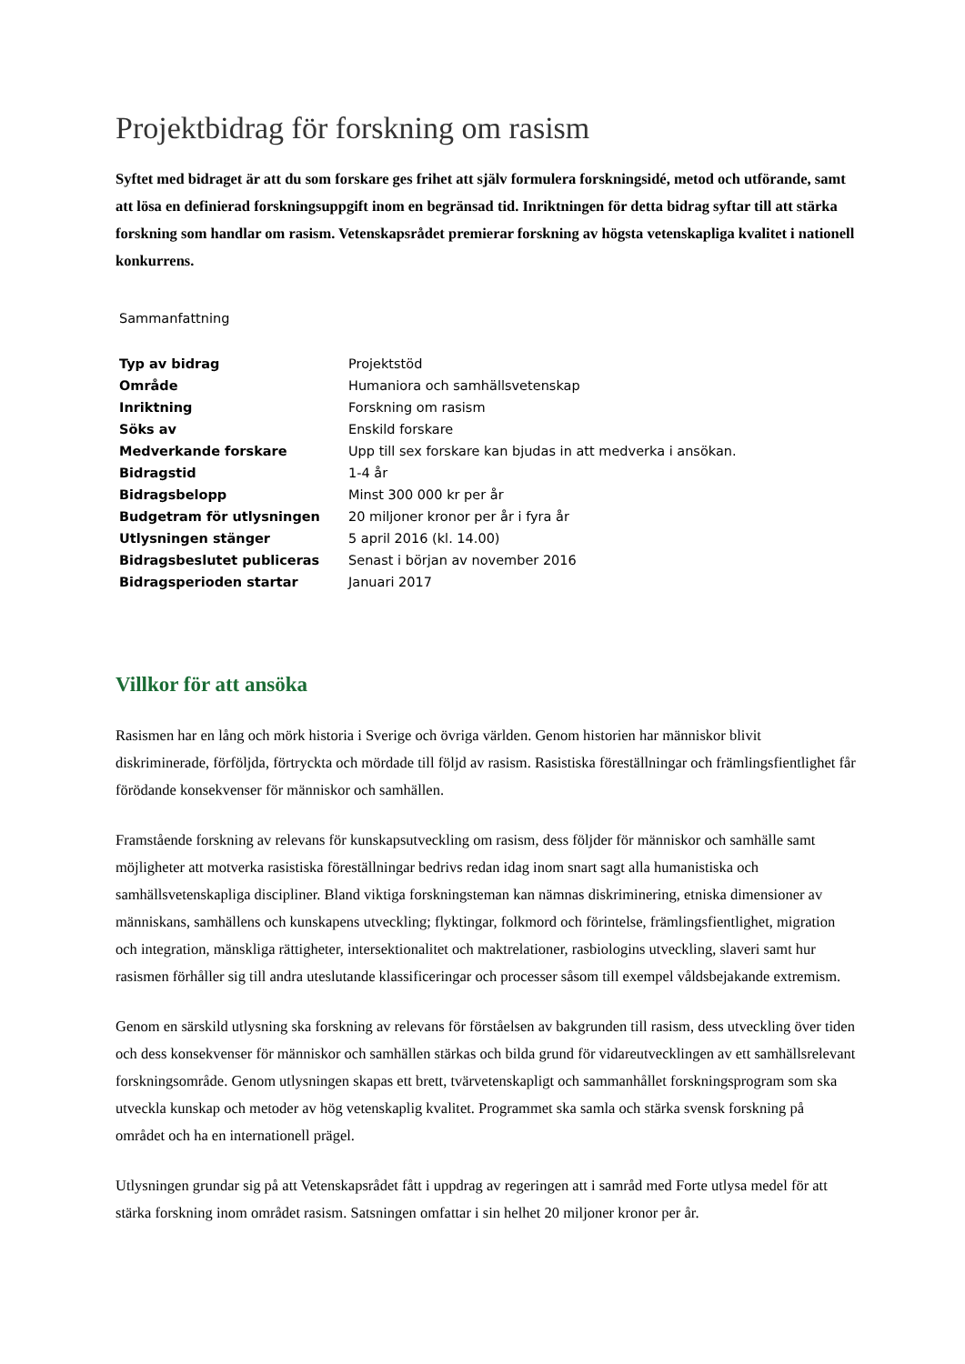Projektbidrag för forskning om rasism
Syftet med bidraget är att du som forskare ges frihet att själv formulera forskningsidé, metod och utförande, samt att lösa en definierad forskningsuppgift inom en begränsad tid. Inriktningen för detta bidrag syftar till att stärka forskning som handlar om rasism. Vetenskapsrådet premierar forskning av högsta vetenskapliga kvalitet i nationell konkurrens.
Sammanfattning
| Typ av bidrag | Projektstöd |
| Område | Humaniora och samhällsvetenskap |
| Inriktning | Forskning om rasism |
| Söks av | Enskild forskare |
| Medverkande forskare | Upp till sex forskare kan bjudas in att medverka i ansökan. |
| Bidragstid | 1-4 år |
| Bidragsbelopp | Minst 300 000 kr per år |
| Budgetram för utlysningen | 20 miljoner kronor per år i fyra år |
| Utlysningen stänger | 5 april 2016 (kl. 14.00) |
| Bidragsbeslutet publiceras | Senast i början av november 2016 |
| Bidragsperioden startar | Januari 2017 |
Villkor för att ansöka
Rasismen har en lång och mörk historia i Sverige och övriga världen. Genom historien har människor blivit diskriminerade, förföljda, förtryckta och mördade till följd av rasism. Rasistiska föreställningar och främlingsfientlighet får förödande konsekvenser för människor och samhällen.
Framstående forskning av relevans för kunskapsutveckling om rasism, dess följder för människor och samhälle samt möjligheter att motverka rasistiska föreställningar bedrivs redan idag inom snart sagt alla humanistiska och samhällsvetenskapliga discipliner. Bland viktiga forskningsteman kan nämnas diskriminering, etniska dimensioner av människans, samhällens och kunskapens utveckling; flyktingar, folkmord och förintelse, främlingsfientlighet, migration och integration, mänskliga rättigheter, intersektionalitet och maktrelationer, rasbiologins utveckling, slaveri samt hur rasismen förhåller sig till andra uteslutande klassificeringar och processer såsom till exempel våldsbejakande extremism.
Genom en särskild utlysning ska forskning av relevans för förståelsen av bakgrunden till rasism, dess utveckling över tiden och dess konsekvenser för människor och samhällen stärkas och bilda grund för vidareutvecklingen av ett samhällsrelevant forskningsområde. Genom utlysningen skapas ett brett, tvärvetenskapligt och sammanhållet forskningsprogram som ska utveckla kunskap och metoder av hög vetenskaplig kvalitet. Programmet ska samla och stärka svensk forskning på området och ha en internationell prägel.
Utlysningen grundar sig på att Vetenskapsrådet fått i uppdrag av regeringen att i samråd med Forte utlysa medel för att stärka forskning inom området rasism. Satsningen omfattar i sin helhet 20 miljoner kronor per år.